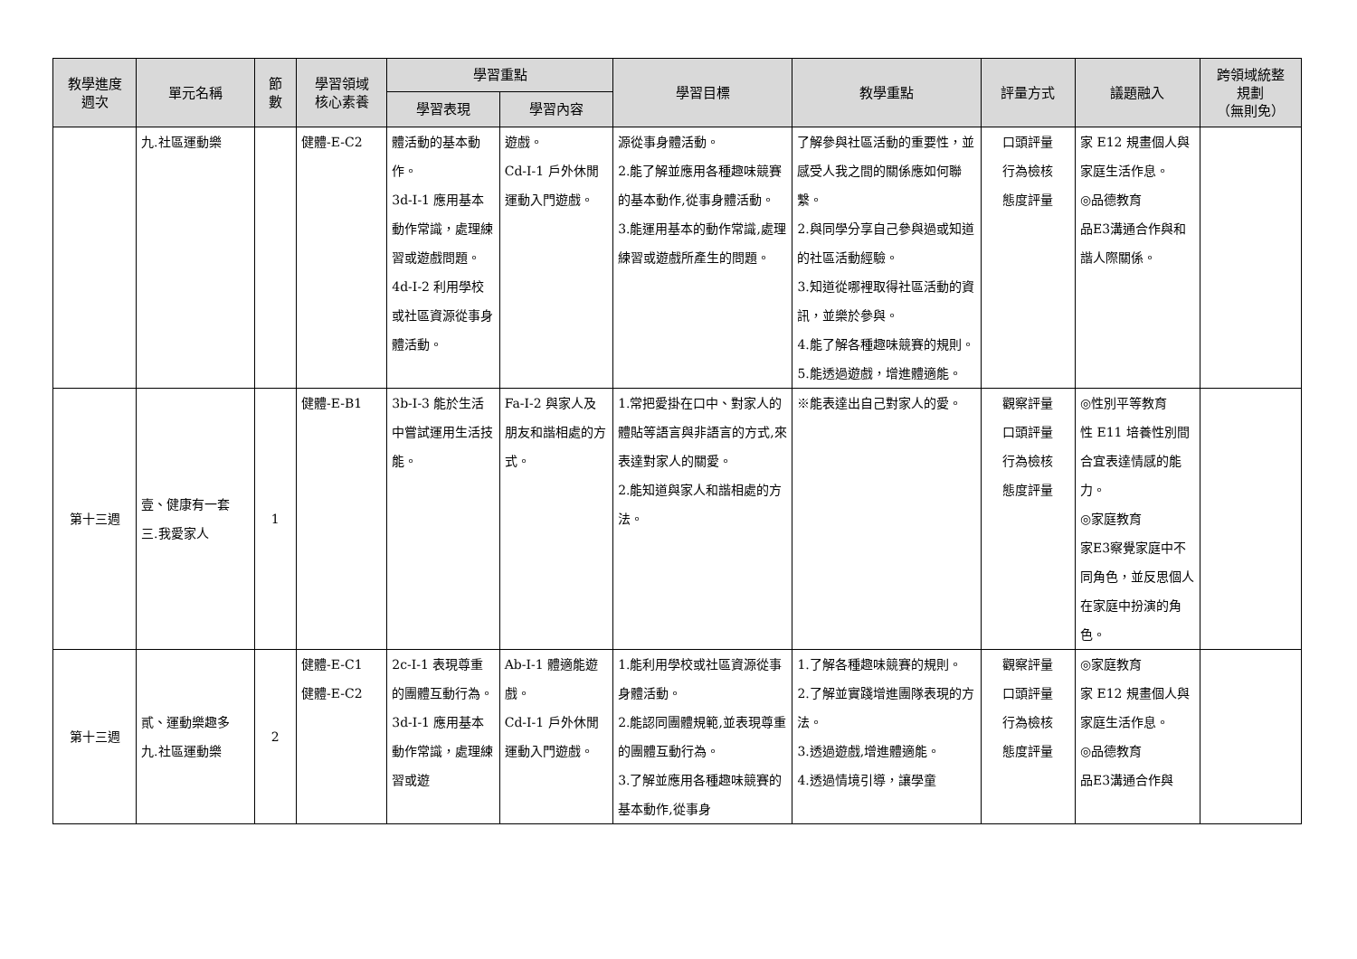| 教學進度 週次 | 單元名稱 | 節 數 | 學習領域 核心素養 | 學習重點 | | 學習目標 | 教學重點 | 評量方式 | 議題融入 | 跨領域統整 規劃 （無則免） |
| --- | --- | --- | --- | --- | --- | --- | --- | --- | --- | --- |
| | | | | 學習表現 | 學習內容 | | | | | |
| | 九.社區運動樂 | | 健體-E-C2 | 體活動的基本動作。 3d-I-1 應用基本動作常識，處理練習或遊戲問題。 4d-I-2 利用學校或社區資源從事身體活動。 | 遊戲。 Cd-I-1 戶外休閒運動入門遊戲。 | 源從事身體活動。 2.能了解並應用各種趣味競賽的基本動作,從事身體活動。 3.能運用基本的動作常識,處理練習或遊戲所產生的問題。 | 了解參與社區活動的重要性，並感受人我之間的關係應如何聯繫。 2.與同學分享自己參與過或知道的社區活動經驗。 3.知道從哪裡取得社區活動的資訊，並樂於參與。 4.能了解各種趣味競賽的規則。 5.能透過遊戲，增進體適能。 | 口頭評量 行為檢核 態度評量 | 家 E12 規畫個人與家庭生活作息。 ◎品德教育 品E3溝通合作與和諧人際關係。 | |
| 第十三週 | 壹、健康有一套 三.我愛家人 | 1 | 健體-E-B1 | 3b-I-3 能於生活中嘗試運用生活技能。 | Fa-I-2 與家人及朋友和諧相處的方式。 | 1.常把愛掛在口中、對家人的體貼等語言與非語言的方式,來表達對家人的關愛。 2.能知道與家人和諧相處的方法。 | ※能表達出自己對家人的愛。 | 觀察評量 口頭評量 行為檢核 態度評量 | ◎性別平等教育 性 E11 培養性別間合宜表達情感的能力。 ◎家庭教育 家E3察覺家庭中不同角色，並反思個人在家庭中扮演的角色。 | |
| 第十三週 | 貳、運動樂趣多 九.社區運動樂 | 2 | 健體-E-C1 健體-E-C2 | 2c-I-1 表現尊重的團體互動行為。 3d-I-1 應用基本動作常識，處理練習或遊 | Ab-I-1 體適能遊戲。 Cd-I-1 戶外休閒運動入門遊戲。 | 1.能利用學校或社區資源從事身體活動。 2.能認同團體規範,並表現尊重的團體互動行為。 3.了解並應用各種趣味競賽的基本動作,從事身 | 1.了解各種趣味競賽的規則。 2.了解並實踐增進團隊表現的方法。 3.透過遊戲,增進體適能。 4.透過情境引導，讓學童 | 觀察評量 口頭評量 行為檢核 態度評量 | ◎家庭教育 家 E12 規畫個人與家庭生活作息。 ◎品德教育 品E3溝通合作與 | |